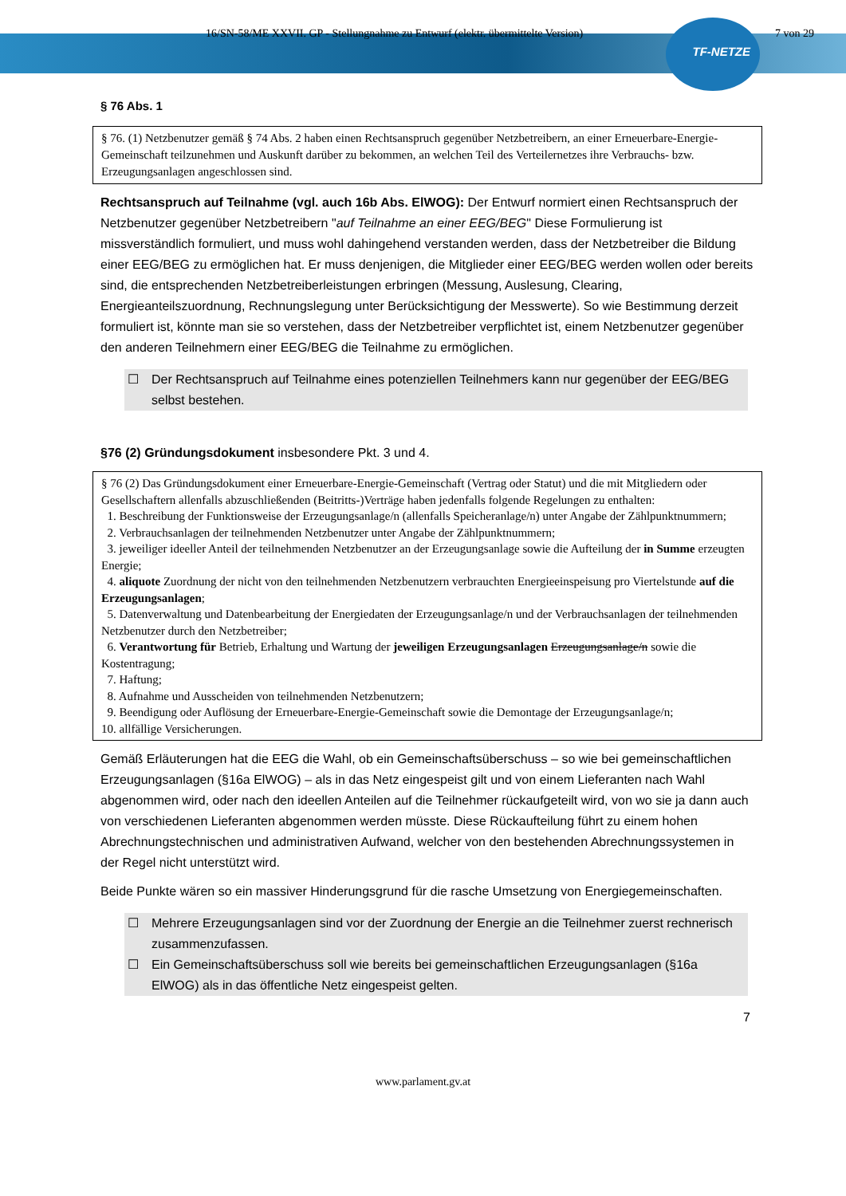16/SN-58/ME XXVII. GP - Stellungnahme zu Entwurf (elektr. übermittelte Version) 7 von 29
TF-NETZE
§ 76 Abs. 1
§ 76. (1) Netzbenutzer gemäß § 74 Abs. 2 haben einen Rechtsanspruch gegenüber Netzbetreibern, an einer Erneuerbare-Energie-Gemeinschaft teilzunehmen und Auskunft darüber zu bekommen, an welchen Teil des Verteilernetzes ihre Verbrauchs- bzw. Erzeugungsanlagen angeschlossen sind.
Rechtsanspruch auf Teilnahme (vgl. auch 16b Abs. ElWOG): Der Entwurf normiert einen Rechtsanspruch der Netzbenutzer gegenüber Netzbetreibern "auf Teilnahme an einer EEG/BEG" Diese Formulierung ist missverständlich formuliert, und muss wohl dahingehend verstanden werden, dass der Netzbetreiber die Bildung einer EEG/BEG zu ermöglichen hat. Er muss denjenigen, die Mitglieder einer EEG/BEG werden wollen oder bereits sind, die entsprechenden Netzbetreiberleistungen erbringen (Messung, Auslesung, Clearing, Energieanteilszuordnung, Rechnungslegung unter Berücksichtigung der Messwerte). So wie Bestimmung derzeit formuliert ist, könnte man sie so verstehen, dass der Netzbetreiber verpflichtet ist, einem Netzbenutzer gegenüber den anderen Teilnehmern einer EEG/BEG die Teilnahme zu ermöglichen.
☐ Der Rechtsanspruch auf Teilnahme eines potenziellen Teilnehmers kann nur gegenüber der EEG/BEG selbst bestehen.
§76 (2) Gründungsdokument insbesondere Pkt. 3 und 4.
§ 76 (2) Das Gründungsdokument einer Erneuerbare-Energie-Gemeinschaft (Vertrag oder Statut) und die mit Mitgliedern oder Gesellschaftern allenfalls abzuschließenden (Beitritts-)Verträge haben jedenfalls folgende Regelungen zu enthalten:
1. Beschreibung der Funktionsweise der Erzeugungsanlage/n (allenfalls Speicheranlage/n) unter Angabe der Zählpunktnummern;
2. Verbrauchsanlagen der teilnehmenden Netzbenutzer unter Angabe der Zählpunktnummern;
3. jeweiliger ideeller Anteil der teilnehmenden Netzbenutzer an der Erzeugungsanlage sowie die Aufteilung der in Summe erzeugten Energie;
4. aliquote Zuordnung der nicht von den teilnehmenden Netzbenutzern verbrauchten Energieeinspeisung pro Viertelstunde auf die Erzeugungsanlagen;
5. Datenverwaltung und Datenbearbeitung der Energiedaten der Erzeugungsanlage/n und der Verbrauchsanlagen der teilnehmenden Netzbenutzer durch den Netzbetreiber;
6. Verantwortung für Betrieb, Erhaltung und Wartung der jeweiligen Erzeugungsanlagen Erzeugungsanlage/n sowie die Kostentragung;
7. Haftung;
8. Aufnahme und Ausscheiden von teilnehmenden Netzbenutzern;
9. Beendigung oder Auflösung der Erneuerbare-Energie-Gemeinschaft sowie die Demontage der Erzeugungsanlage/n;
10. allfällige Versicherungen.
Gemäß Erläuterungen hat die EEG die Wahl, ob ein Gemeinschaftsüberschuss – so wie bei gemeinschaftlichen Erzeugungsanlagen (§16a ElWOG) – als in das Netz eingespeist gilt und von einem Lieferanten nach Wahl abgenommen wird, oder nach den ideellen Anteilen auf die Teilnehmer rückaufgeteilt wird, von wo sie ja dann auch von verschiedenen Lieferanten abgenommen werden müsste. Diese Rückaufteilung führt zu einem hohen Abrechnungstechnischen und administrativen Aufwand, welcher von den bestehenden Abrechnungssystemen in der Regel nicht unterstützt wird.
Beide Punkte wären so ein massiver Hinderungsgrund für die rasche Umsetzung von Energiegemeinschaften.
☐ Mehrere Erzeugungsanlagen sind vor der Zuordnung der Energie an die Teilnehmer zuerst rechnerisch zusammenzufassen.
☐ Ein Gemeinschaftsüberschuss soll wie bereits bei gemeinschaftlichen Erzeugungsanlagen (§16a ElWOG) als in das öffentliche Netz eingespeist gelten.
7
www.parlament.gv.at